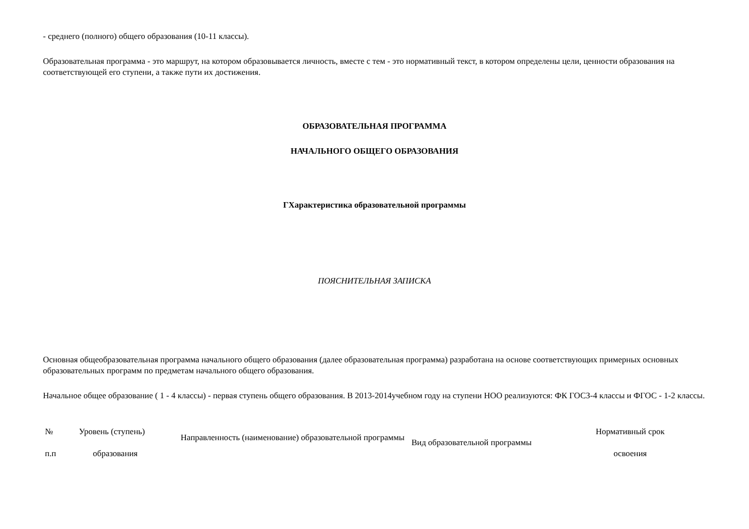- среднего (полного) общего образования (10-11 классы).
Образовательная программа - это маршрут, на котором образовывается личность, вместе с тем - это нормативный текст, в котором определены цели, ценности образования на соответствующей его ступени, а также пути их достижения.
ОБРАЗОВАТЕЛЬНАЯ ПРОГРАММА
НАЧАЛЬНОГО ОБЩЕГО ОБРАЗОВАНИЯ
ГХарактеристика образовательной программы
ПОЯСНИТЕЛЬНАЯ ЗАПИСКА
Основная общеобразовательная программа начального общего образования (далее образовательная программа) разработана на основе соответствующих примерных основных образовательных программ по предметам начального общего образования.
Начальное общее образование ( 1 - 4 классы) - первая ступень общего образования. В 2013-2014учебном году на ступени НОО реализуются: ФК ГОСЗ-4 классы и ФГОС - 1-2 классы.
| № п.п | Уровень (ступень) образования | Направленность (наименование) образовательной программы | Вид образовательной программы | Нормативный срок освоения |